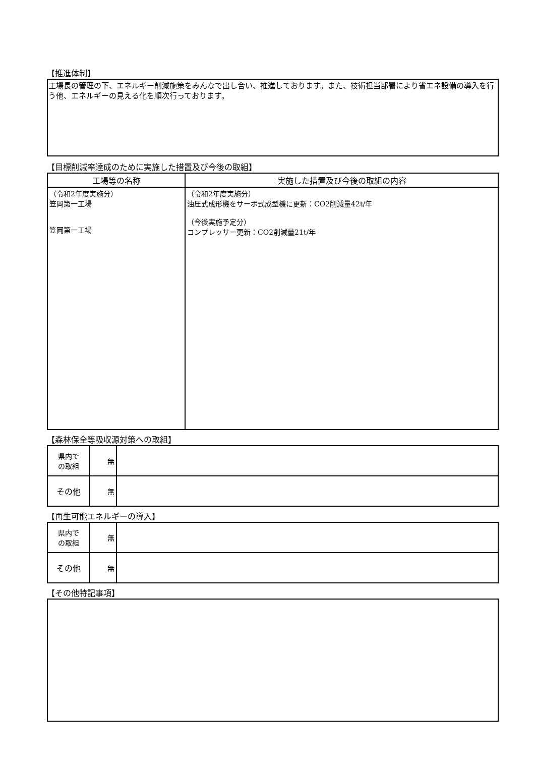【推進体制】
工場長の管理の下、エネルギー削減施策をみんなで出し合い、推進しております。また、技術担当部署により省エネ設備の導入を行う他、エネルギーの見える化を順次行っております。
【目標削減率達成のために実施した措置及び今後の取組】
| 工場等の名称 | 実施した措置及び今後の取組の内容 |
| --- | --- |
| （令和2年度実施分） 笠岡第一工場 笠岡第一工場 | （令和2年度実施分） 油圧式成形機をサーボ式成型機に更新：CO2削減量42t/年 （今後実施予定分） コンプレッサー更新：CO2削減量21t/年 |
【森林保全等吸収源対策への取組】
| 県内で の取組 | 無 | |
| その他 | 無 | |
【再生可能エネルギーの導入】
| 県内で の取組 | 無 | |
| その他 | 無 | |
【その他特記事項】